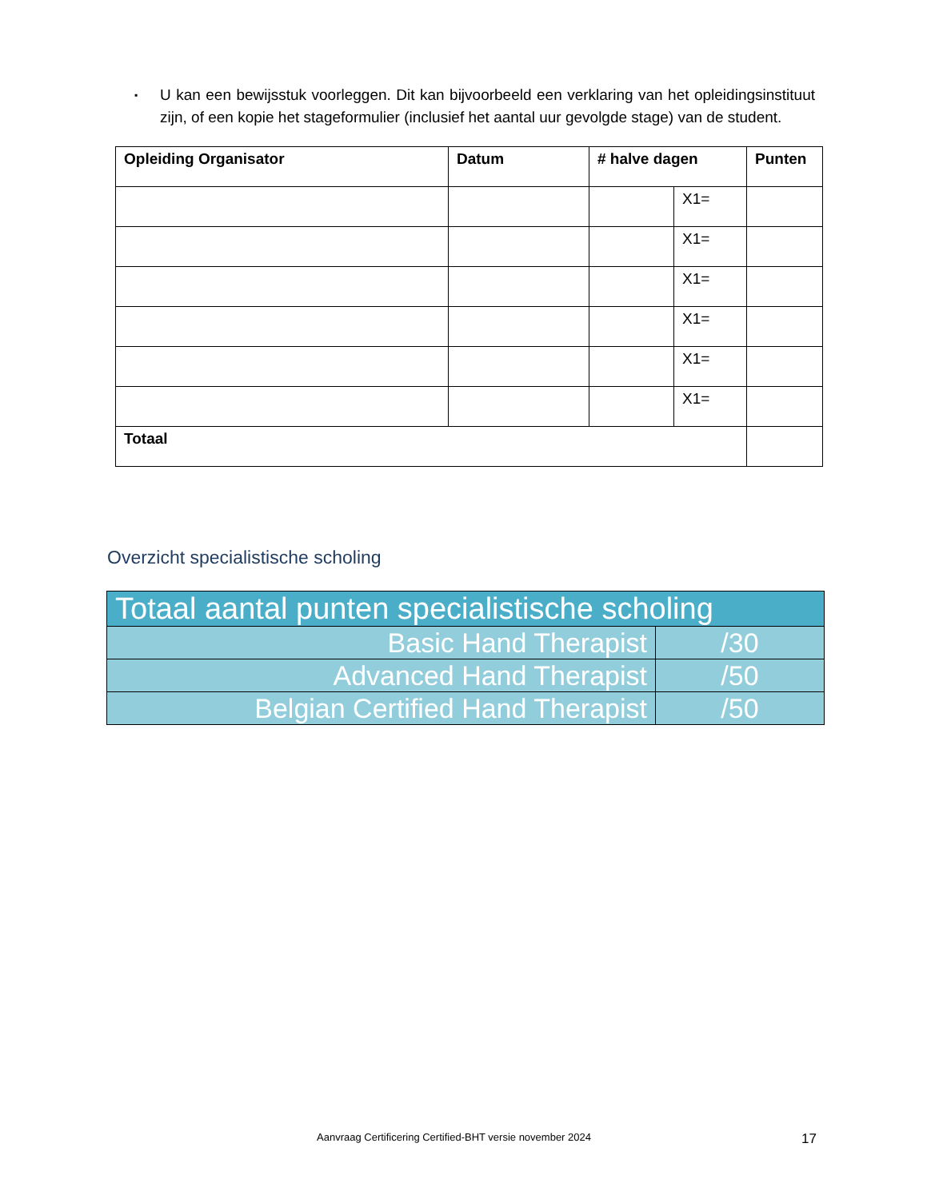▪ U kan een bewijsstuk voorleggen. Dit kan bijvoorbeeld een verklaring van het opleidingsinstituut zijn, of een kopie het stageformulier (inclusief het aantal uur gevolgde stage) van de student.
| Opleiding Organisator | Datum | # halve dagen | | Punten |
| --- | --- | --- | --- | --- |
| | | | X1= | |
| | | | X1= | |
| | | | X1= | |
| | | | X1= | |
| | | | X1= | |
| | | | X1= | |
| Totaal | | | | |
Overzicht specialistische scholing
| Totaal aantal punten specialistische scholing | |
| Basic Hand Therapist | /30 |
| Advanced Hand Therapist | /50 |
| Belgian Certified Hand Therapist | /50 |
Aanvraag Certificering Certified-BHT versie november 2024 17